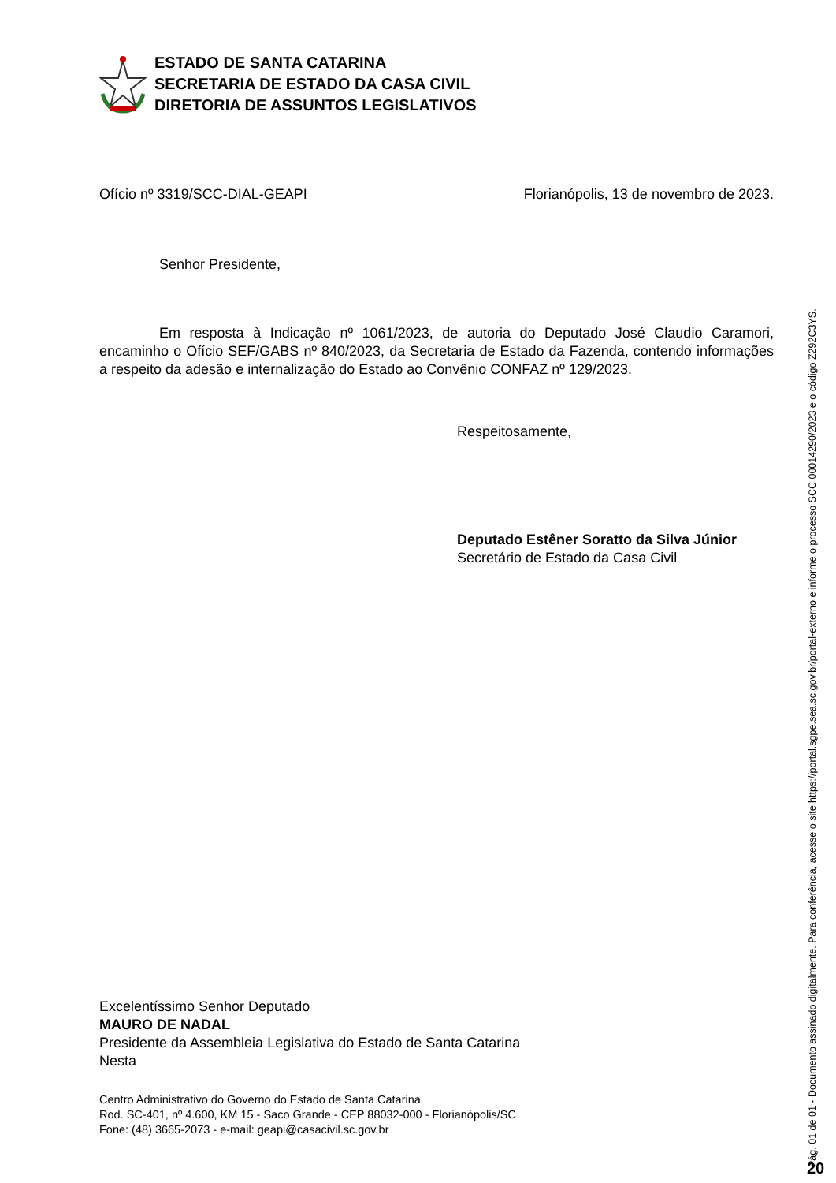ESTADO DE SANTA CATARINA
SECRETARIA DE ESTADO DA CASA CIVIL
DIRETORIA DE ASSUNTOS LEGISLATIVOS
Ofício nº 3319/SCC-DIAL-GEAPI Florianópolis, 13 de novembro de 2023.
Senhor Presidente,
Em resposta à Indicação nº 1061/2023, de autoria do Deputado José Claudio Caramori, encaminho o Ofício SEF/GABS nº 840/2023, da Secretaria de Estado da Fazenda, contendo informações a respeito da adesão e internalização do Estado ao Convênio CONFAZ nº 129/2023.
Respeitosamente,
Deputado Estêner Soratto da Silva Júnior
Secretário de Estado da Casa Civil
Excelentíssimo Senhor Deputado
MAURO DE NADAL
Presidente da Assembleia Legislativa do Estado de Santa Catarina
Nesta
Centro Administrativo do Governo do Estado de Santa Catarina
Rod. SC-401, nº 4.600, KM 15 - Saco Grande - CEP 88032-000 - Florianópolis/SC
Fone: (48) 3665-2073 - e-mail: geapi@casacivil.sc.gov.br
Pág. 01 de 01 - Documento assinado digitalmente. Para conferência, acesse o site https://portal.sgpe.sea.sc.gov.br/portal-externo e informe o processo SCC 00014290/2023 e o código Z292C3YS. 20